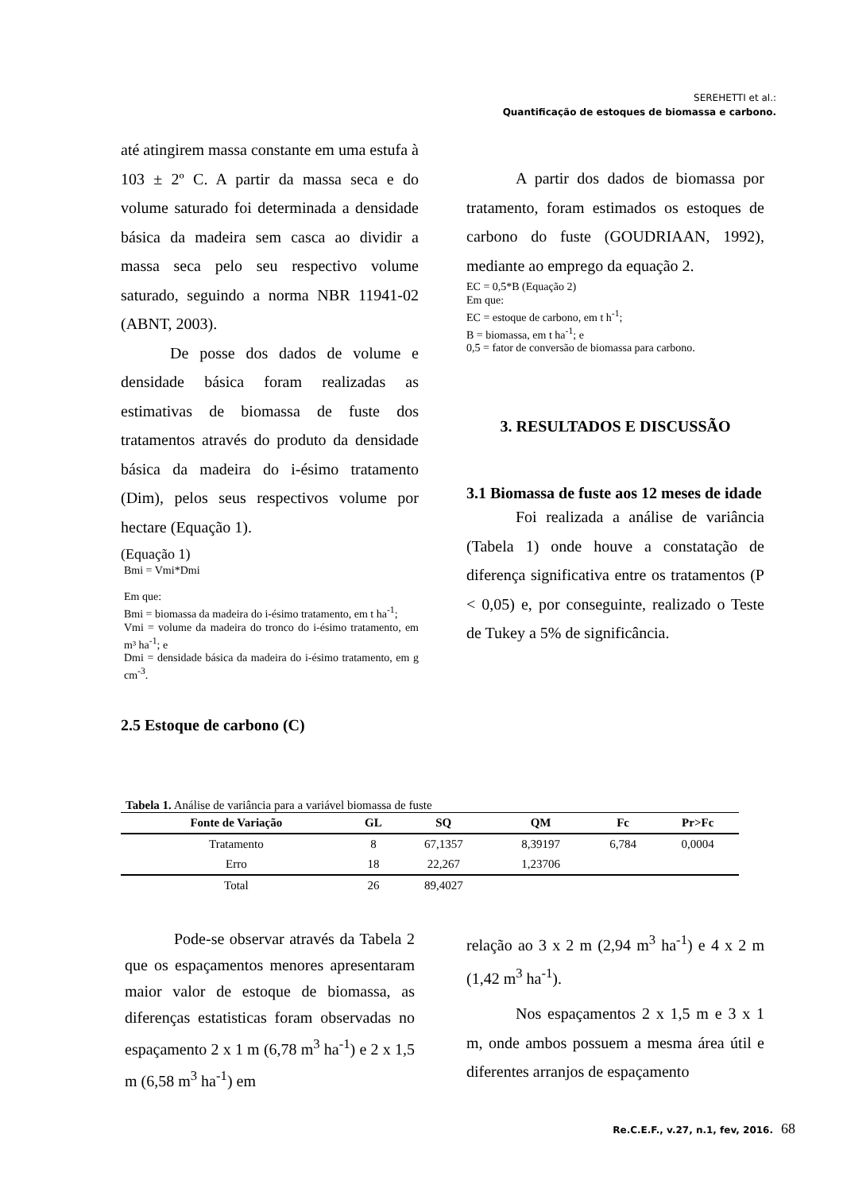SEREHETTI et al.:
Quantificação de estoques de biomassa e carbono.
até atingirem massa constante em uma estufa à 103 ± 2º C. A partir da massa seca e do volume saturado foi determinada a densidade básica da madeira sem casca ao dividir a massa seca pelo seu respectivo volume saturado, seguindo a norma NBR 11941-02 (ABNT, 2003).
De posse dos dados de volume e densidade básica foram realizadas as estimativas de biomassa de fuste dos tratamentos através do produto da densidade básica da madeira do i-ésimo tratamento (Dim), pelos seus respectivos volume por hectare (Equação 1).
(Equação 1)
Bmi = Vmi*Dmi
Em que:
Bmi = biomassa da madeira do i-ésimo tratamento, em t ha<sup>-1</sup>;
Vmi = volume da madeira do tronco do i-ésimo tratamento, em m³ ha<sup>-1</sup>; e
Dmi = densidade básica da madeira do i-ésimo tratamento, em g cm<sup>-3</sup>.
2.5 Estoque de carbono (C)
A partir dos dados de biomassa por tratamento, foram estimados os estoques de carbono do fuste (GOUDRIAAN, 1992), mediante ao emprego da equação 2.
EC = 0,5*B (Equação 2)
Em que:
EC = estoque de carbono, em t h<sup>-1</sup>;
B = biomassa, em t ha<sup>-1</sup>; e
0,5 = fator de conversão de biomassa para carbono.
3. RESULTADOS E DISCUSSÃO
3.1 Biomassa de fuste aos 12 meses de idade
Foi realizada a análise de variância (Tabela 1) onde houve a constatação de diferença significativa entre os tratamentos (P < 0,05) e, por conseguinte, realizado o Teste de Tukey a 5% de significância.
Tabela 1. Análise de variância para a variável biomassa de fuste
| Fonte de Variação | GL | SQ | QM | Fc | Pr>Fc |
| --- | --- | --- | --- | --- | --- |
| Tratamento | 8 | 67,1357 | 8,39197 | 6,784 | 0,0004 |
| Erro | 18 | 22,267 | 1,23706 | | |
| Total | 26 | 89,4027 | | | |
Pode-se observar através da Tabela 2 que os espaçamentos menores apresentaram maior valor de estoque de biomassa, as diferenças estatisticas foram observadas no espaçamento 2 x 1 m (6,78 m<sup>3</sup> ha<sup>-1</sup>) e 2 x 1,5 m (6,58 m<sup>3</sup> ha<sup>-1</sup>) em
relação ao 3 x 2 m (2,94 m<sup>3</sup> ha<sup>-1</sup>) e 4 x 2 m (1,42 m<sup>3</sup> ha<sup>-1</sup>).
Nos espaçamentos 2 x 1,5 m e 3 x 1 m, onde ambos possuem a mesma área útil e diferentes arranjos de espaçamento
Re.C.E.F., v.27, n.1, fev, 2016. 68